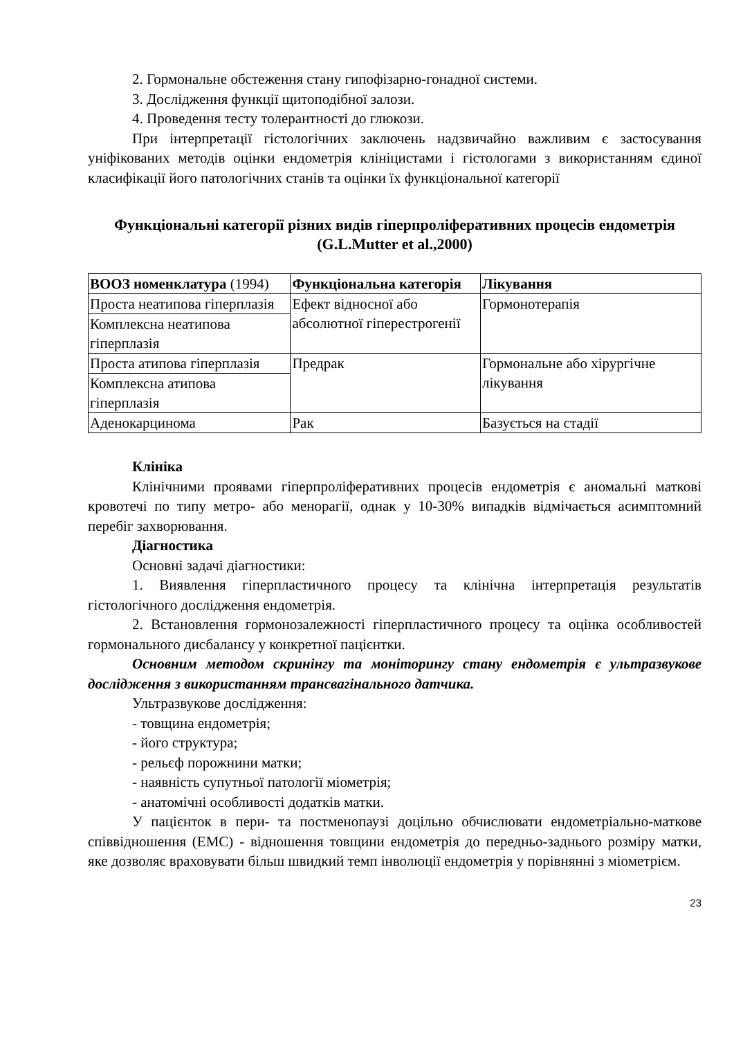2. Гормональне обстеження стану гипофізарно-гонадної системи.
3. Дослідження функції щитоподібної залози.
4. Проведення тесту толерантності до глюкози.
При інтерпретації гістологічних заключень надзвичайно важливим є застосування уніфікованих методів оцінки ендометрія клініцистами і гістологами з використанням єдиної класифікації його патологічних станів та оцінки їх функціональної категорії
Функціональні категорії різних видів гіперпроліферативних процесів ендометрія (G.L.Mutter et al.,2000)
| ВООЗ номенклатура (1994) | Функціональна категорія | Лікування |
| --- | --- | --- |
| Проста неатипова гіперплазія | Ефект відносної або абсолютної гіперестрогенії | Гормонотерапія |
| Комплексна неатипова гіперплазія | | |
| Проста атипова гіперплазія | Предрак | Гормональне або хірургічне лікування |
| Комплексна атипова гіперплазія | | |
| Аденокарцинома | Рак | Базується на стадії |
Клініка
Клінічними проявами гіперпроліферативних процесів ендометрія є аномальні маткові кровотечі по типу метро- або менорагії, однак у 10-30% випадків відмічається асимптомний перебіг захворювання.
Діагностика
Основні задачі діагностики:
1. Виявлення гіперпластичного процесу та клінічна інтерпретація результатів гістологічного дослідження ендометрія.
2. Встановлення гормонозалежності гіперпластичного процесу та оцінка особливостей гормонального дисбалансу у конкретної пацієнтки.
Основним методом скринінгу та моніторингу стану ендометрія є ультразвукове дослідження з використанням трансвагінального датчика.
Ультразвукове дослідження:
- товщина ендометрія;
- його структура;
- рельєф порожнини матки;
- наявність супутньої патології міометрія;
- анатомічні особливості додатків матки.
У пацієнток в пери- та постменопаузі доцільно обчислювати ендометріально-маткове співвідношення (ЕМС) - відношення товщини ендометрія до передньо-заднього розміру матки, яке дозволяє враховувати більш швидкий темп інволюції ендометрія у порівнянні з міометрієм.
23